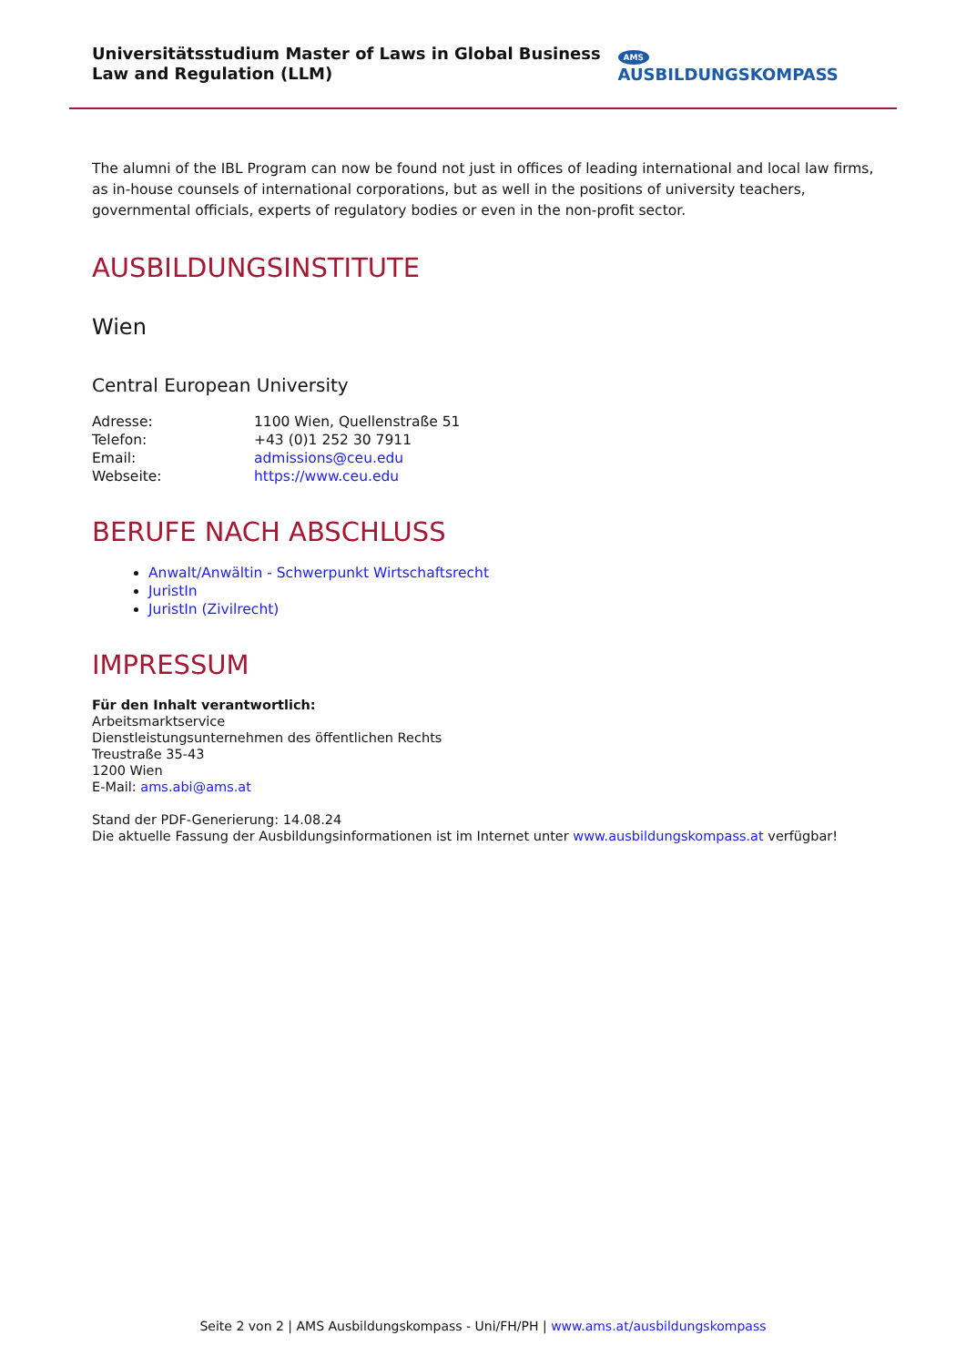Universitätsstudium Master of Laws in Global Business Law and Regulation (LLM)
AMS AUSBILDUNGSKOMPASS
The alumni of the IBL Program can now be found not just in offices of leading international and local law firms, as in-house counsels of international corporations, but as well in the positions of university teachers, governmental officials, experts of regulatory bodies or even in the non-profit sector.
AUSBILDUNGSINSTITUTE
Wien
Central European University
Adresse: 1100 Wien, Quellenstraße 51
Telefon: +43 (0)1 252 30 7911
Email: admissions@ceu.edu
Webseite: https://www.ceu.edu
BERUFE NACH ABSCHLUSS
Anwalt/Anwältin - Schwerpunkt Wirtschaftsrecht
JuristIn
JuristIn (Zivilrecht)
IMPRESSUM
Für den Inhalt verantwortlich:
Arbeitsmarktservice
Dienstleistungsunternehmen des öffentlichen Rechts
Treustraße 35-43
1200 Wien
E-Mail: ams.abi@ams.at
Stand der PDF-Generierung: 14.08.24
Die aktuelle Fassung der Ausbildungsinformationen ist im Internet unter www.ausbildungskompass.at verfügbar!
Seite 2 von 2 | AMS Ausbildungskompass - Uni/FH/PH | www.ams.at/ausbildungskompass